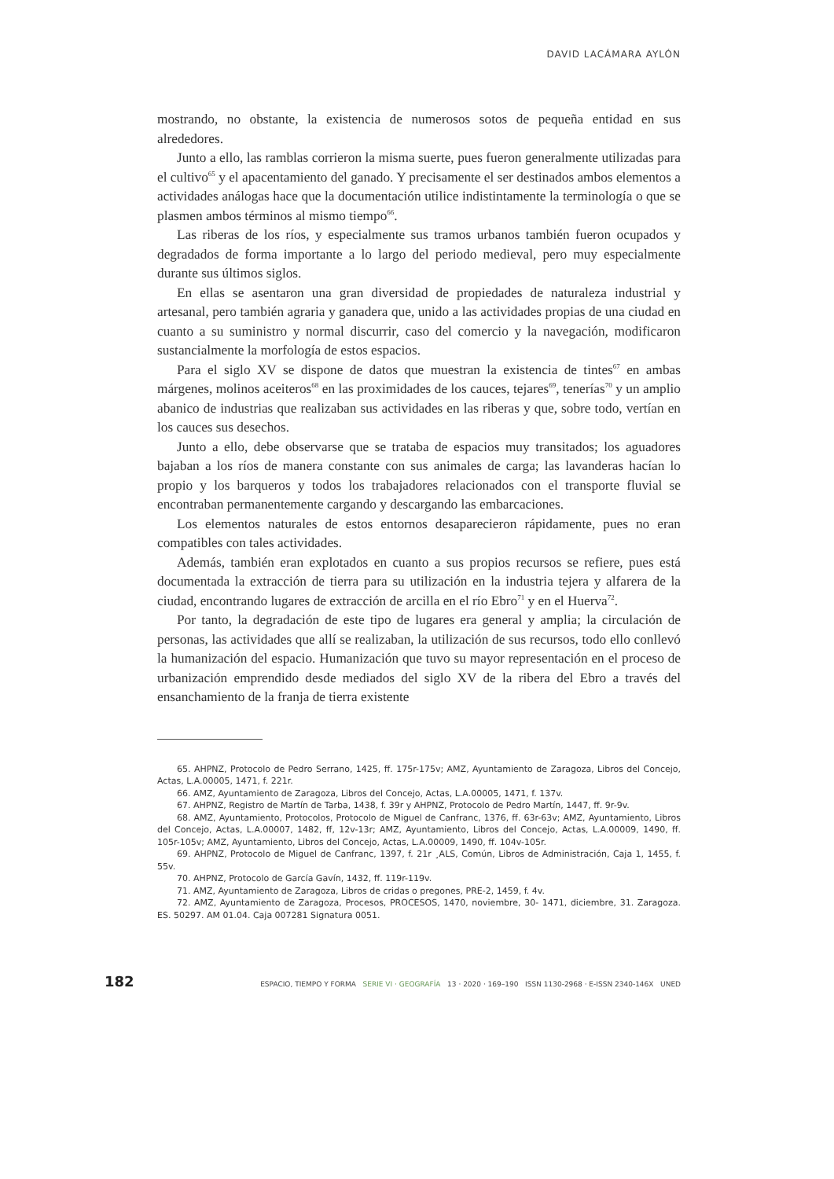DAVID LACÁMARA AYLÓN
mostrando, no obstante, la existencia de numerosos sotos de pequeña entidad en sus alrededores.
Junto a ello, las ramblas corrieron la misma suerte, pues fueron generalmente utilizadas para el cultivo<sup>65</sup> y el apacentamiento del ganado. Y precisamente el ser destinados ambos elementos a actividades análogas hace que la documentación utilice indistintamente la terminología o que se plasmen ambos términos al mismo tiempo<sup>66</sup>.
Las riberas de los ríos, y especialmente sus tramos urbanos también fueron ocupados y degradados de forma importante a lo largo del periodo medieval, pero muy especialmente durante sus últimos siglos.
En ellas se asentaron una gran diversidad de propiedades de naturaleza industrial y artesanal, pero también agraria y ganadera que, unido a las actividades propias de una ciudad en cuanto a su suministro y normal discurrir, caso del comercio y la navegación, modificaron sustancialmente la morfología de estos espacios.
Para el siglo XV se dispone de datos que muestran la existencia de tintes<sup>67</sup> en ambas márgenes, molinos aceiteros<sup>68</sup> en las proximidades de los cauces, tejares<sup>69</sup>, tenerías<sup>70</sup> y un amplio abanico de industrias que realizaban sus actividades en las riberas y que, sobre todo, vertían en los cauces sus desechos.
Junto a ello, debe observarse que se trataba de espacios muy transitados; los aguadores bajaban a los ríos de manera constante con sus animales de carga; las lavanderas hacían lo propio y los barqueros y todos los trabajadores relacionados con el transporte fluvial se encontraban permanentemente cargando y descargando las embarcaciones.
Los elementos naturales de estos entornos desaparecieron rápidamente, pues no eran compatibles con tales actividades.
Además, también eran explotados en cuanto a sus propios recursos se refiere, pues está documentada la extracción de tierra para su utilización en la industria tejera y alfarera de la ciudad, encontrando lugares de extracción de arcilla en el río Ebro<sup>71</sup> y en el Huerva<sup>72</sup>.
Por tanto, la degradación de este tipo de lugares era general y amplia; la circulación de personas, las actividades que allí se realizaban, la utilización de sus recursos, todo ello conllevó la humanización del espacio. Humanización que tuvo su mayor representación en el proceso de urbanización emprendido desde mediados del siglo XV de la ribera del Ebro a través del ensanchamiento de la franja de tierra existente
65. AHPNZ, Protocolo de Pedro Serrano, 1425, ff. 175r-175v; AMZ, Ayuntamiento de Zaragoza, Libros del Concejo, Actas, L.A.00005, 1471, f. 221r.
66. AMZ, Ayuntamiento de Zaragoza, Libros del Concejo, Actas, L.A.00005, 1471, f. 137v.
67. AHPNZ, Registro de Martín de Tarba, 1438, f. 39r y AHPNZ, Protocolo de Pedro Martín, 1447, ff. 9r-9v.
68. AMZ, Ayuntamiento, Protocolos, Protocolo de Miguel de Canfranc, 1376, ff. 63r-63v; AMZ, Ayuntamiento, Libros del Concejo, Actas, L.A.00007, 1482, ff, 12v-13r; AMZ, Ayuntamiento, Libros del Concejo, Actas, L.A.00009, 1490, ff. 105r-105v; AMZ, Ayuntamiento, Libros del Concejo, Actas, L.A.00009, 1490, ff. 104v-105r.
69. AHPNZ, Protocolo de Miguel de Canfranc, 1397, f. 21r ¸ALS, Común, Libros de Administración, Caja 1, 1455, f. 55v.
70. AHPNZ, Protocolo de García Gavín, 1432, ff. 119r-119v.
71. AMZ, Ayuntamiento de Zaragoza, Libros de cridas o pregones, PRE-2, 1459, f. 4v.
72. AMZ, Ayuntamiento de Zaragoza, Procesos, PROCESOS, 1470, noviembre, 30- 1471, diciembre, 31. Zaragoza. ES. 50297. AM 01.04. Caja 007281 Signatura 0051.
182 ESPACIO, TIEMPO Y FORMA SERIE VI · GEOGRAFÍA 13 · 2020 · 169–190 ISSN 1130-2968 · E-ISSN 2340-146X UNED